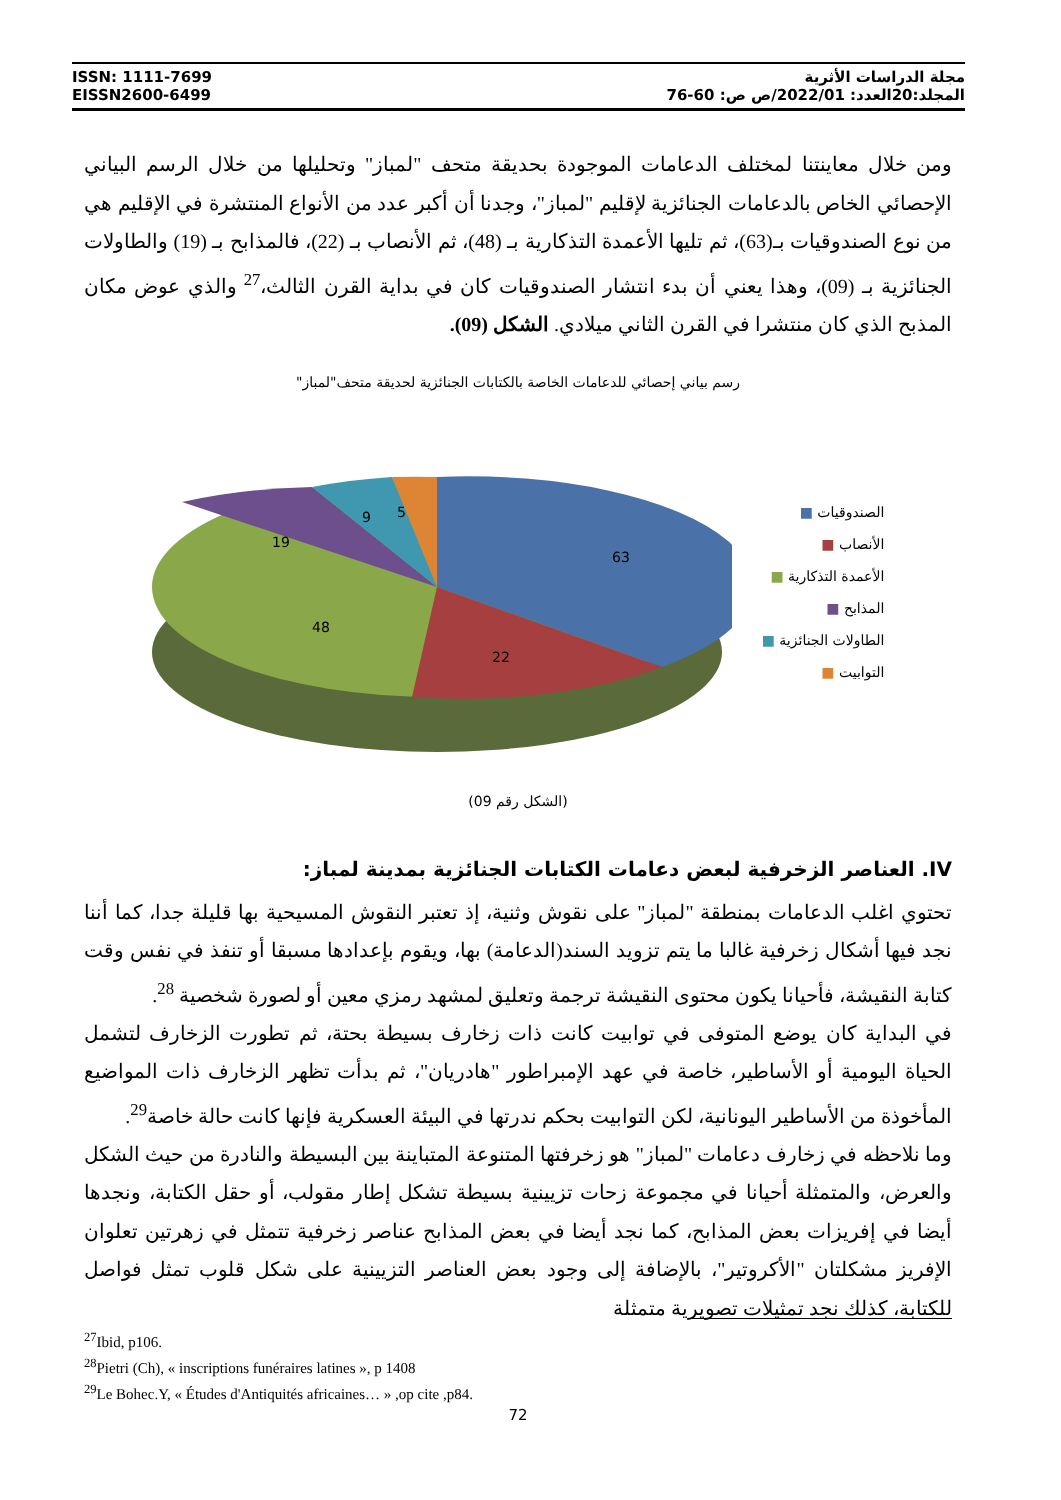ISSN: 1111-7699
EISSN2600-6499
مجلة الدراسات الأثرية
المجلد:20العدد: 2022/01/ص ص: 60-76
ومن خلال معاينتنا لمختلف الدعامات الموجودة بحديقة متحف "لمباز" وتحليلها من خلال الرسم البياني الإحصائي الخاص بالدعامات الجنائزية لإقليم "لمباز"، وجدنا أن أكبر عدد من الأنواع المنتشرة في الإقليم هي من نوع الصندوقيات بـ(63)، ثم تليها الأعمدة التذكارية بـ (48)، ثم الأنصاب بـ (22)، فالمذابح بـ (19) والطاولات الجنائزية بـ (09)، وهذا يعني أن بدء انتشار الصندوقيات كان في بداية القرن الثالث،<sup>27</sup> والذي عوض مكان المذبح الذي كان منتشرا في القرن الثاني ميلادي. الشكل (09).
رسم بياني إحصائي للدعامات الخاصة بالكتابات الجنائزية لحديقة متحف"لمباز"
الصندوقيات ■
الأنصاب ■
الأعمدة التذكارية ■
المذابح ■
الطاولات الجنائزية ■
التوابيت ■
63
22
48
19
9
5
(الشكل رقم 09)
IV. العناصر الزخرفية لبعض دعامات الكتابات الجنائزية بمدينة لمباز:
تحتوي اغلب الدعامات بمنطقة "لمباز" على نقوش وثنية، إذ تعتبر النقوش المسيحية بها قليلة جدا، كما أننا نجد فيها أشكال زخرفية غالبا ما يتم تزويد السند(الدعامة) بها، ويقوم بإعدادها مسبقا أو تنفذ في نفس وقت كتابة النقيشة، فأحيانا يكون محتوى النقيشة ترجمة وتعليق لمشهد رمزي معين أو لصورة شخصية <sup>28</sup>.
في البداية كان يوضع المتوفى في توابيت كانت ذات زخارف بسيطة بحتة، ثم تطورت الزخارف لتشمل الحياة اليومية أو الأساطير، خاصة في عهد الإمبراطور "هادريان"، ثم بدأت تظهر الزخارف ذات المواضيع المأخوذة من الأساطير اليونانية، لكن التوابيت بحكم ندرتها في البيئة العسكرية فإنها كانت حالة خاصة<sup>29</sup>.
وما نلاحظه في زخارف دعامات "لمباز" هو زخرفتها المتنوعة المتباينة بين البسيطة والنادرة من حيث الشكل والعرض، والمتمثلة أحيانا في مجموعة زحات تزيينية بسيطة تشكل إطار مقولب، أو حقل الكتابة، ونجدها أيضا في إفريزات بعض المذابح، كما نجد أيضا في بعض المذابح عناصر زخرفية تتمثل في زهرتين تعلوان الإفريز مشكلتان "الأكروتير"، بالإضافة إلى وجود بعض العناصر التزيينية على شكل قلوب تمثل فواصل للكتابة، كذلك نجد تمثيلات تصويرية متمثلة
<sup>27</sup> Ibid, p106.
<sup>28</sup> Pietri (Ch), « inscriptions funéraires latines », p 1408
<sup>29</sup> Le Bohec.Y, « Études d'Antiquités africaines… » ,op cite ,p84.
72